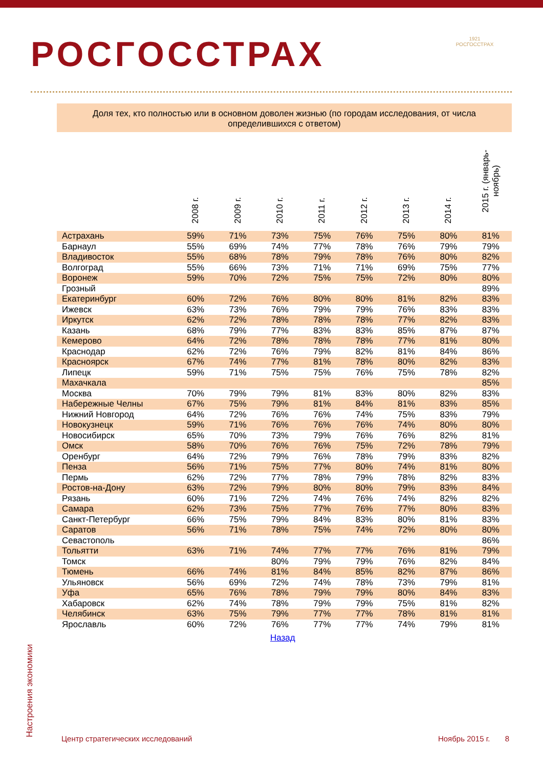РОСГОССТРАХ
1921
РОСГОССТРАХ
Доля тех, кто полностью или в основном доволен жизнью (по городам исследования, от числа определившихся с ответом)
| | 2008 г. | 2009 г. | 2010 г. | 2011 г. | 2012 г. | 2013 г. | 2014 г. | 2015 г. (январь-ноябрь) |
| --- | --- | --- | --- | --- | --- | --- | --- | --- |
| Астрахань | 59% | 71% | 73% | 75% | 76% | 75% | 80% | 81% |
| Барнаул | 55% | 69% | 74% | 77% | 78% | 76% | 79% | 79% |
| Владивосток | 55% | 68% | 78% | 79% | 78% | 76% | 80% | 82% |
| Волгоград | 55% | 66% | 73% | 71% | 71% | 69% | 75% | 77% |
| Воронеж | 59% | 70% | 72% | 75% | 75% | 72% | 80% | 80% |
| Грозный | | | | | | | | 89% |
| Екатеринбург | 60% | 72% | 76% | 80% | 80% | 81% | 82% | 83% |
| Ижевск | 63% | 73% | 76% | 79% | 79% | 76% | 83% | 83% |
| Иркутск | 62% | 72% | 78% | 78% | 78% | 77% | 82% | 83% |
| Казань | 68% | 79% | 77% | 83% | 83% | 85% | 87% | 87% |
| Кемерово | 64% | 72% | 78% | 78% | 78% | 77% | 81% | 80% |
| Краснодар | 62% | 72% | 76% | 79% | 82% | 81% | 84% | 86% |
| Красноярск | 67% | 74% | 77% | 81% | 78% | 80% | 82% | 83% |
| Липецк | 59% | 71% | 75% | 75% | 76% | 75% | 78% | 82% |
| Махачкала | | | | | | | | 85% |
| Москва | 70% | 79% | 79% | 81% | 83% | 80% | 82% | 83% |
| Набережные Челны | 67% | 75% | 79% | 81% | 84% | 81% | 83% | 85% |
| Нижний Новгород | 64% | 72% | 76% | 76% | 74% | 75% | 83% | 79% |
| Новокузнецк | 59% | 71% | 76% | 76% | 76% | 74% | 80% | 80% |
| Новосибирск | 65% | 70% | 73% | 79% | 76% | 76% | 82% | 81% |
| Омск | 58% | 70% | 76% | 76% | 75% | 72% | 78% | 79% |
| Оренбург | 64% | 72% | 79% | 76% | 78% | 79% | 83% | 82% |
| Пенза | 56% | 71% | 75% | 77% | 80% | 74% | 81% | 80% |
| Пермь | 62% | 72% | 77% | 78% | 79% | 78% | 82% | 83% |
| Ростов-на-Дону | 63% | 72% | 79% | 80% | 80% | 79% | 83% | 84% |
| Рязань | 60% | 71% | 72% | 74% | 76% | 74% | 82% | 82% |
| Самара | 62% | 73% | 75% | 77% | 76% | 77% | 80% | 83% |
| Санкт-Петербург | 66% | 75% | 79% | 84% | 83% | 80% | 81% | 83% |
| Саратов | 56% | 71% | 78% | 75% | 74% | 72% | 80% | 80% |
| Севастополь | | | | | | | | 86% |
| Тольятти | 63% | 71% | 74% | 77% | 77% | 76% | 81% | 79% |
| Томск | | | 80% | 79% | 79% | 76% | 82% | 84% |
| Тюмень | 66% | 74% | 81% | 84% | 85% | 82% | 87% | 86% |
| Ульяновск | 56% | 69% | 72% | 74% | 78% | 73% | 79% | 81% |
| Уфа | 65% | 76% | 78% | 79% | 79% | 80% | 84% | 83% |
| Хабаровск | 62% | 74% | 78% | 79% | 79% | 75% | 81% | 82% |
| Челябинск | 63% | 75% | 79% | 77% | 77% | 78% | 81% | 81% |
| Ярославль | 60% | 72% | 76% | 77% | 77% | 74% | 79% | 81% |
Назад
Настроения экономики Центр стратегических исследований Ноябрь 2015 г. 8